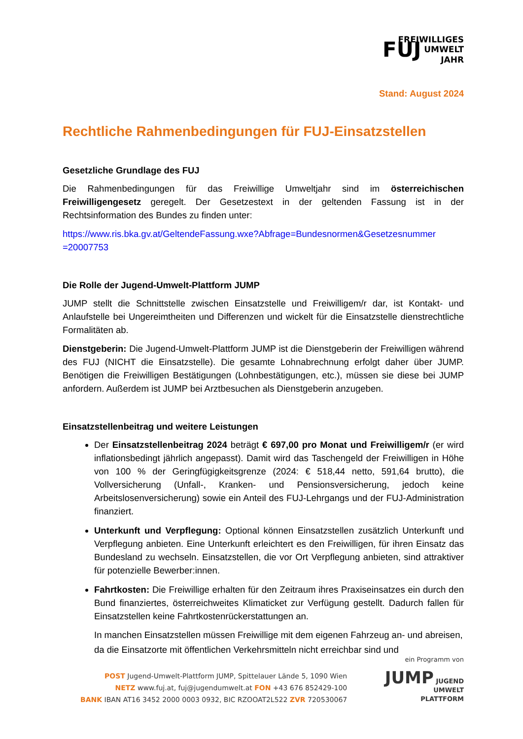FREIWILLIGES
FUJ UMWELT
JAHR
Stand: August 2024
Rechtliche Rahmenbedingungen für FUJ-Einsatzstellen
Gesetzliche Grundlage des FUJ
Die Rahmenbedingungen für das Freiwillige Umweltjahr sind im österreichischen Freiwilligengesetz geregelt. Der Gesetzestext in der geltenden Fassung ist in der Rechtsinformation des Bundes zu finden unter:
https://www.ris.bka.gv.at/GeltendeFassung.wxe?Abfrage=Bundesnormen&Gesetzesnummer =20007753
Die Rolle der Jugend-Umwelt-Plattform JUMP
JUMP stellt die Schnittstelle zwischen Einsatzstelle und Freiwilligem/r dar, ist Kontakt- und Anlaufstelle bei Ungereimtheiten und Differenzen und wickelt für die Einsatzstelle dienstrechtliche Formalitäten ab.
Dienstgeberin: Die Jugend-Umwelt-Plattform JUMP ist die Dienstgeberin der Freiwilligen während des FUJ (NICHT die Einsatzstelle). Die gesamte Lohnabrechnung erfolgt daher über JUMP. Benötigen die Freiwilligen Bestätigungen (Lohnbestätigungen, etc.), müssen sie diese bei JUMP anfordern. Außerdem ist JUMP bei Arztbesuchen als Dienstgeberin anzugeben.
Einsatzstellenbeitrag und weitere Leistungen
Der Einsatzstellenbeitrag 2024 beträgt € 697,00 pro Monat und Freiwilligem/r (er wird inflationsbedingt jährlich angepasst). Damit wird das Taschengeld der Freiwilligen in Höhe von 100 % der Geringfügigkeitsgrenze (2024: € 518,44 netto, 591,64 brutto), die Vollversicherung (Unfall-, Kranken- und Pensionsversicherung, jedoch keine Arbeitslosenversicherung) sowie ein Anteil des FUJ-Lehrgangs und der FUJ-Administration finanziert.
Unterkunft und Verpflegung: Optional können Einsatzstellen zusätzlich Unterkunft und Verpflegung anbieten. Eine Unterkunft erleichtert es den Freiwilligen, für ihren Einsatz das Bundesland zu wechseln. Einsatzstellen, die vor Ort Verpflegung anbieten, sind attraktiver für potenzielle Bewerber:innen.
Fahrtkosten: Die Freiwillige erhalten für den Zeitraum ihres Praxiseinsatzes ein durch den Bund finanziertes, österreichweites Klimaticket zur Verfügung gestellt. Dadurch fallen für Einsatzstellen keine Fahrtkostenrückerstattungen an.
In manchen Einsatzstellen müssen Freiwillige mit dem eigenen Fahrzeug an- und abreisen, da die Einsatzorte mit öffentlichen Verkehrsmitteln nicht erreichbar sind und
POST Jugend-Umwelt-Plattform JUMP, Spittelauer Lände 5, 1090 Wien
NETZ www.fuj.at, fuj@jugendumwelt.at FON +43 676 852429-100
BANK IBAN AT16 3452 2000 0003 0932, BIC RZOOAT2L522 ZVR 720530067
ein Programm von
JUMP JUGEND
UMWELT
PLATTFORM